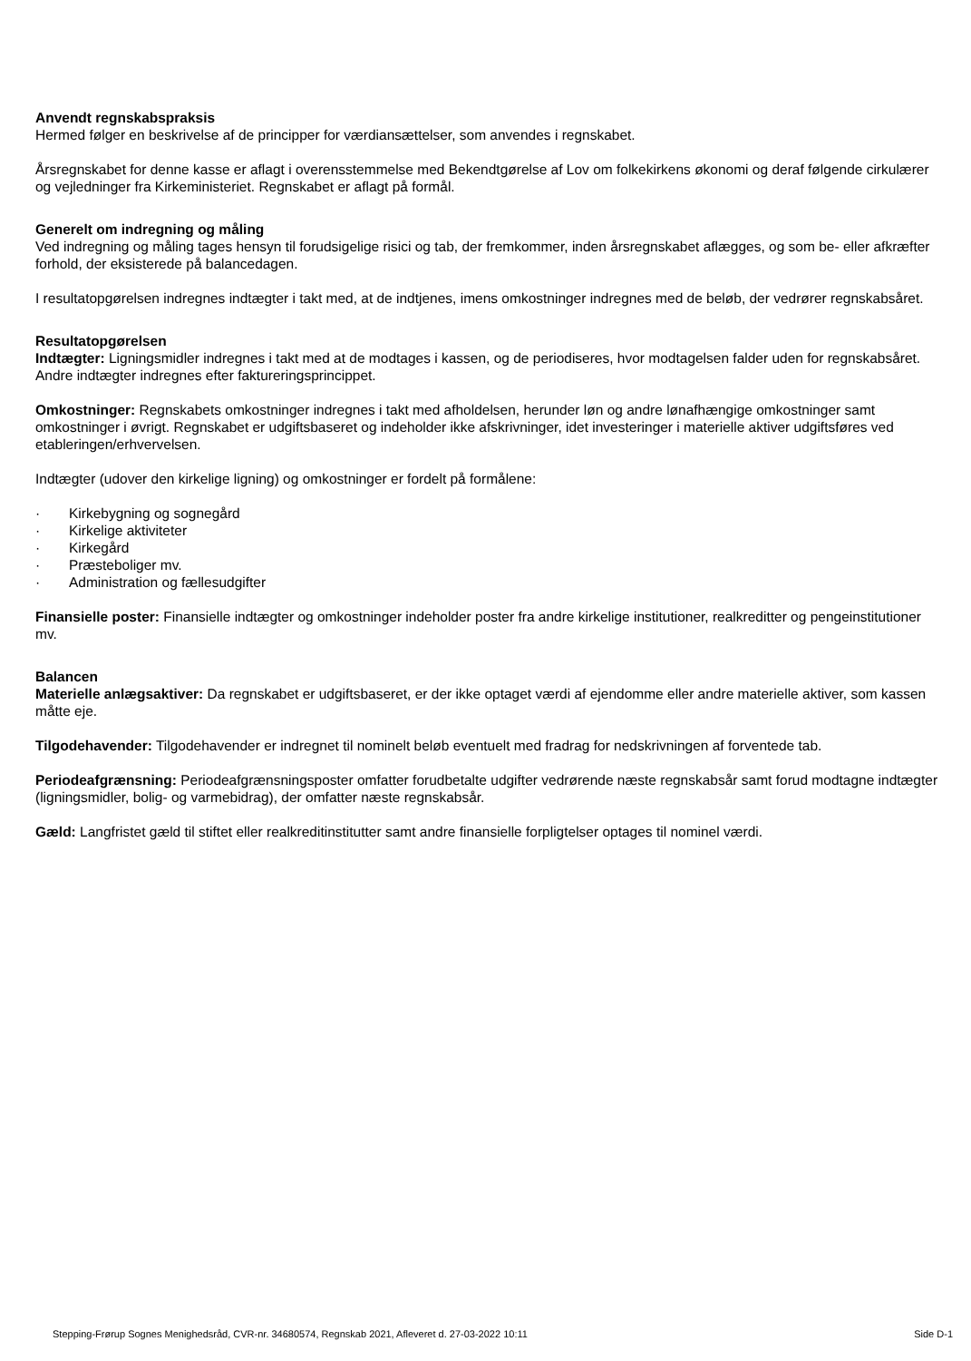Anvendt regnskabspraksis
Hermed følger en beskrivelse af de principper for værdiansættelser, som anvendes i regnskabet.
Årsregnskabet for denne kasse er aflagt i overensstemmelse med Bekendtgørelse af Lov om folkekirkens økonomi og deraf følgende cirkulærer og vejledninger fra Kirkeministeriet. Regnskabet er aflagt på formål.
Generelt om indregning og måling
Ved indregning og måling tages hensyn til forudsigelige risici og tab, der fremkommer, inden årsregnskabet aflægges, og som be- eller afkræfter forhold, der eksisterede på balancedagen.
I resultatopgørelsen indregnes indtægter i takt med, at de indtjenes, imens omkostninger indregnes med de beløb, der vedrører regnskabsåret.
Resultatopgørelsen
Indtægter: Ligningsmidler indregnes i takt med at de modtages i kassen, og de periodiseres, hvor modtagelsen falder uden for regnskabsåret. Andre indtægter indregnes efter faktureringsprincippet.
Omkostninger: Regnskabets omkostninger indregnes i takt med afholdelsen, herunder løn og andre lønafhængige omkostninger samt omkostninger i øvrigt. Regnskabet er udgiftsbaseret og indeholder ikke afskrivninger, idet investeringer i materielle aktiver udgiftsføres ved etableringen/erhvervelsen.
Indtægter (udover den kirkelige ligning) og omkostninger er fordelt på formålene:
· Kirkebygning og sognegård
· Kirkelige aktiviteter
· Kirkegård
· Præsteboliger mv.
· Administration og fællesudgifter
Finansielle poster: Finansielle indtægter og omkostninger indeholder poster fra andre kirkelige institutioner, realkreditter og pengeinstitutioner mv.
Balancen
Materielle anlægsaktiver: Da regnskabet er udgiftsbaseret, er der ikke optaget værdi af ejendomme eller andre materielle aktiver, som kassen måtte eje.
Tilgodehavender: Tilgodehavender er indregnet til nominelt beløb eventuelt med fradrag for nedskrivningen af forventede tab.
Periodeafgrænsning: Periodeafgrænsningsposter omfatter forudbetalte udgifter vedrørende næste regnskabsår samt forud modtagne indtægter (ligningsmidler, bolig- og varmebidrag), der omfatter næste regnskabsår.
Gæld: Langfristet gæld til stiftet eller realkreditinstitutter samt andre finansielle forpligtelser optages til nominel værdi.
Stepping-Frørup Sognes Menighedsråd, CVR-nr. 34680574, Regnskab 2021, Afleveret d. 27-03-2022 10:11 Side D-1